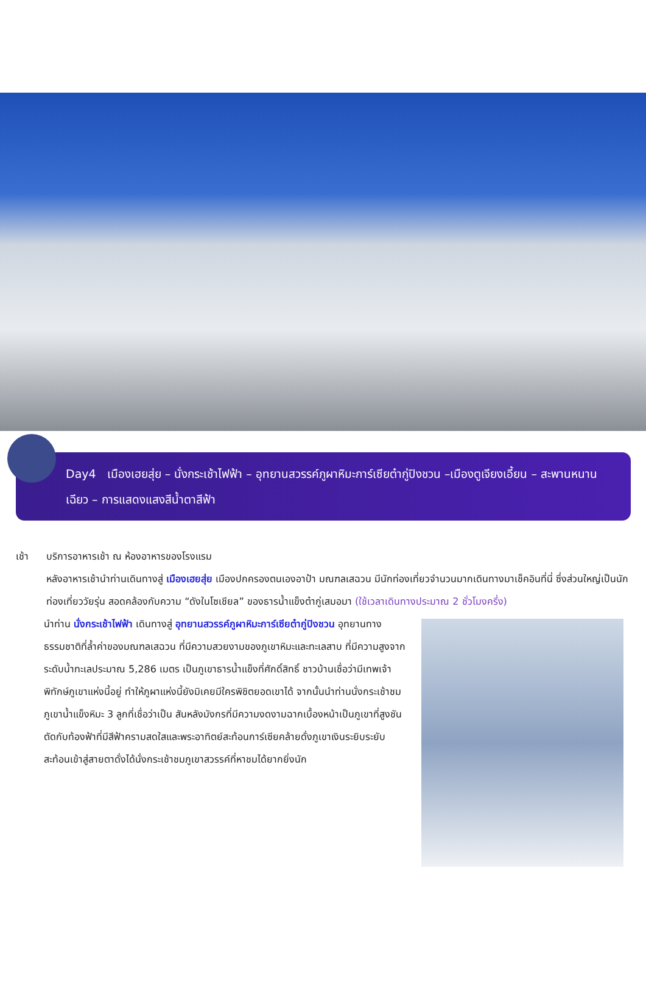Day4 เมืองเฮยสุ่ย – นั่งกระเช้าไฟฟ้า – อุทยานสวรรค์ภูผาหิมะการ์เซียต๋ากู่ปิงชวน –เมืองตูเจียงเอี้ยน – สะพานหนานเฉียว – การแสดงแสงสีน้ำตาสีฟ้า
เช้า บริการอาหารเช้า ณ ห้องอาหารของโรงแรม
หลังอาหารเช้านำท่านเดินทางสู่ เมืองเฮยสุ่ย เมืองปกครองตนเองอาป้า มณฑลเสฉวน มีนักท่องเที่ยวจำนวนมากเดินทางมาเช็คอินที่นี่ ซึ่งส่วนใหญ่เป็นนักท่องเที่ยววัยรุ่น สอดคล้องกับความ “ดังในโซเชียล” ของธารน้ำแข็งต๋ากู่เสมอมา (ใช้เวลาเดินทางประมาณ 2 ชั่วโมงครึ่ง)
นำท่าน นั่งกระเช้าไฟฟ้า เดินทางสู่ อุทยานสวรรค์ภูผาหิมะการ์เซียต๋ากู่ปิงชวน อุทยานทางธรรมชาติที่ล้ำค่าของมณฑลเสฉวน ที่มีความสวยงามของภูเขาหิมะและทะเลสาบ ที่มีความสูงจากระดับน้ำทะเลประมาณ 5,286 เมตร เป็นภูเขาธารน้ำแข็งที่ศักดิ์สิทธิ์ ชาวบ้านเชื่อว่ามีเทพเจ้าพิทักษ์ภูเขาแห่งนี้อยู่ ทำให้ภูผาแห่งนี้ยังมิเคยมีใครพิชิตยอดเขาได้ จากนั้นนำท่านนั่งกระเช้าชมภูเขาน้ำแข็งหิมะ 3 ลูกที่เชื่อว่าเป็น สันหลังมังกรที่มีความงดงามฉากเบื้องหน้าเป็นภูเขาที่สูงชันตัดกับท้องฟ้าที่มีสีฟ้าครามสดใสและพระอาทิตย์สะท้อนการ์เซียคล้ายดั่งภูเขาเงินระยิบระยับสะท้อนเข้าสู่สายตาดั่งได้นั่งกระเช้าชมภูเขาสวรรค์ที่หาชมได้ยากยิ่งนัก